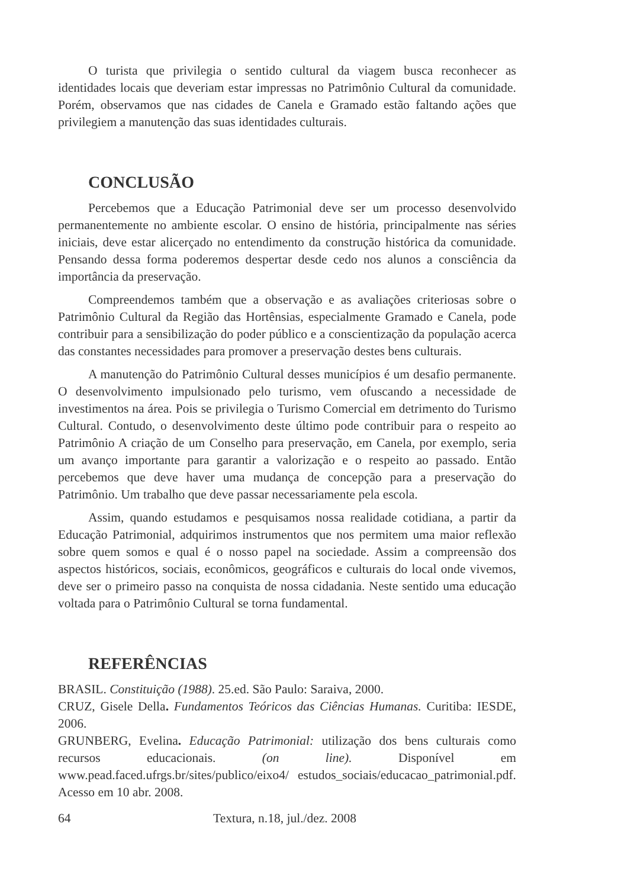O turista que privilegia o sentido cultural da viagem busca reconhecer as identidades locais que deveriam estar impressas no Patrimônio Cultural da comunidade. Porém, observamos que nas cidades de Canela e Gramado estão faltando ações que privilegiem a manutenção das suas identidades culturais.
CONCLUSÃO
Percebemos que a Educação Patrimonial deve ser um processo desenvolvido permanentemente no ambiente escolar. O ensino de história, principalmente nas séries iniciais, deve estar alicerçado no entendimento da construção histórica da comunidade. Pensando dessa forma poderemos despertar desde cedo nos alunos a consciência da importância da preservação.
Compreendemos também que a observação e as avaliações criteriosas sobre o Patrimônio Cultural da Região das Hortênsias, especialmente Gramado e Canela, pode contribuir para a sensibilização do poder público e a conscientização da população acerca das constantes necessidades para promover a preservação destes bens culturais.
A manutenção do Patrimônio Cultural desses municípios é um desafio permanente. O desenvolvimento impulsionado pelo turismo, vem ofuscando a necessidade de investimentos na área. Pois se privilegia o Turismo Comercial em detrimento do Turismo Cultural. Contudo, o desenvolvimento deste último pode contribuir para o respeito ao Patrimônio A criação de um Conselho para preservação, em Canela, por exemplo, seria um avanço importante para garantir a valorização e o respeito ao passado. Então percebemos que deve haver uma mudança de concepção para a preservação do Patrimônio. Um trabalho que deve passar necessariamente pela escola.
Assim, quando estudamos e pesquisamos nossa realidade cotidiana, a partir da Educação Patrimonial, adquirimos instrumentos que nos permitem uma maior reflexão sobre quem somos e qual é o nosso papel na sociedade. Assim a compreensão dos aspectos históricos, sociais, econômicos, geográficos e culturais do local onde vivemos, deve ser o primeiro passo na conquista de nossa cidadania. Neste sentido uma educação voltada para o Patrimônio Cultural se torna fundamental.
REFERÊNCIAS
BRASIL. Constituição (1988). 25.ed. São Paulo: Saraiva, 2000.
CRUZ, Gisele Della. Fundamentos Teóricos das Ciências Humanas. Curitiba: IESDE, 2006.
GRUNBERG, Evelina. Educação Patrimonial: utilização dos bens culturais como recursos educacionais. (on line). Disponível em www.pead.faced.ufrgs.br/sites/publico/eixo4/ estudos_sociais/educacao_patrimonial.pdf. Acesso em 10 abr. 2008.
64 Textura, n.18, jul./dez. 2008